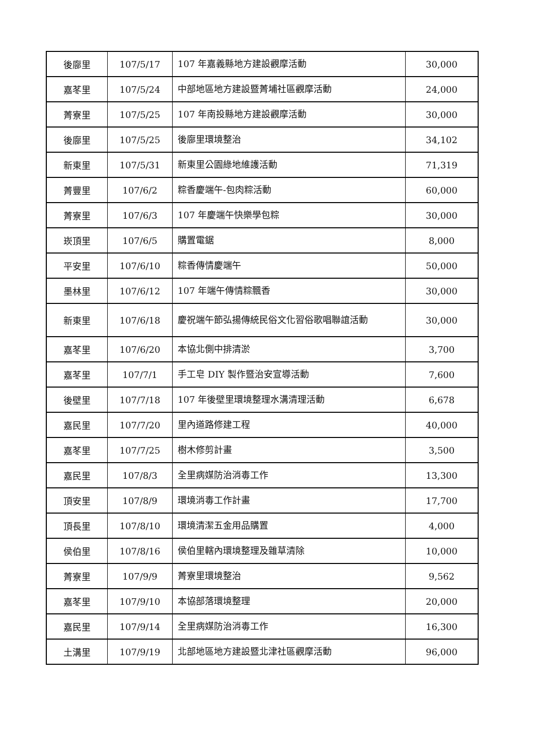| 後廍里 | 107/5/17 | 107 年嘉義縣地方建設觀摩活動 | 30,000 |
| 嘉苳里 | 107/5/24 | 中部地區地方建設暨菁埔社區觀摩活動 | 24,000 |
| 菁寮里 | 107/5/25 | 107 年南投縣地方建設觀摩活動 | 30,000 |
| 後廍里 | 107/5/25 | 後廍里環境整治 | 34,102 |
| 新東里 | 107/5/31 | 新東里公園綠地維護活動 | 71,319 |
| 菁豐里 | 107/6/2 | 粽香慶端午-包肉粽活動 | 60,000 |
| 菁寮里 | 107/6/3 | 107 年慶端午快樂學包粽 | 30,000 |
| 崁頂里 | 107/6/5 | 購置電鋸 | 8,000 |
| 平安里 | 107/6/10 | 粽香傳情慶端午 | 50,000 |
| 墨林里 | 107/6/12 | 107 年端午傳情粽飄香 | 30,000 |
| 新東里 | 107/6/18 | 慶祝端午節弘揚傳統民俗文化習俗歌唱聯誼活動 | 30,000 |
| 嘉苳里 | 107/6/20 | 本協北側中排清淤 | 3,700 |
| 嘉苳里 | 107/7/1 | 手工皂 DIY 製作暨治安宣導活動 | 7,600 |
| 後壁里 | 107/7/18 | 107 年後壁里環境整理水溝清理活動 | 6,678 |
| 嘉民里 | 107/7/20 | 里內道路修建工程 | 40,000 |
| 嘉苳里 | 107/7/25 | 樹木修剪計畫 | 3,500 |
| 嘉民里 | 107/8/3 | 全里病媒防治消毒工作 | 13,300 |
| 頂安里 | 107/8/9 | 環境消毒工作計畫 | 17,700 |
| 頂長里 | 107/8/10 | 環境清潔五金用品購置 | 4,000 |
| 侯伯里 | 107/8/16 | 侯伯里轄內環境整理及雜草清除 | 10,000 |
| 菁寮里 | 107/9/9 | 菁寮里環境整治 | 9,562 |
| 嘉苳里 | 107/9/10 | 本協部落環境整理 | 20,000 |
| 嘉民里 | 107/9/14 | 全里病媒防治消毒工作 | 16,300 |
| 土溝里 | 107/9/19 | 北部地區地方建設暨北津社區觀摩活動 | 96,000 |